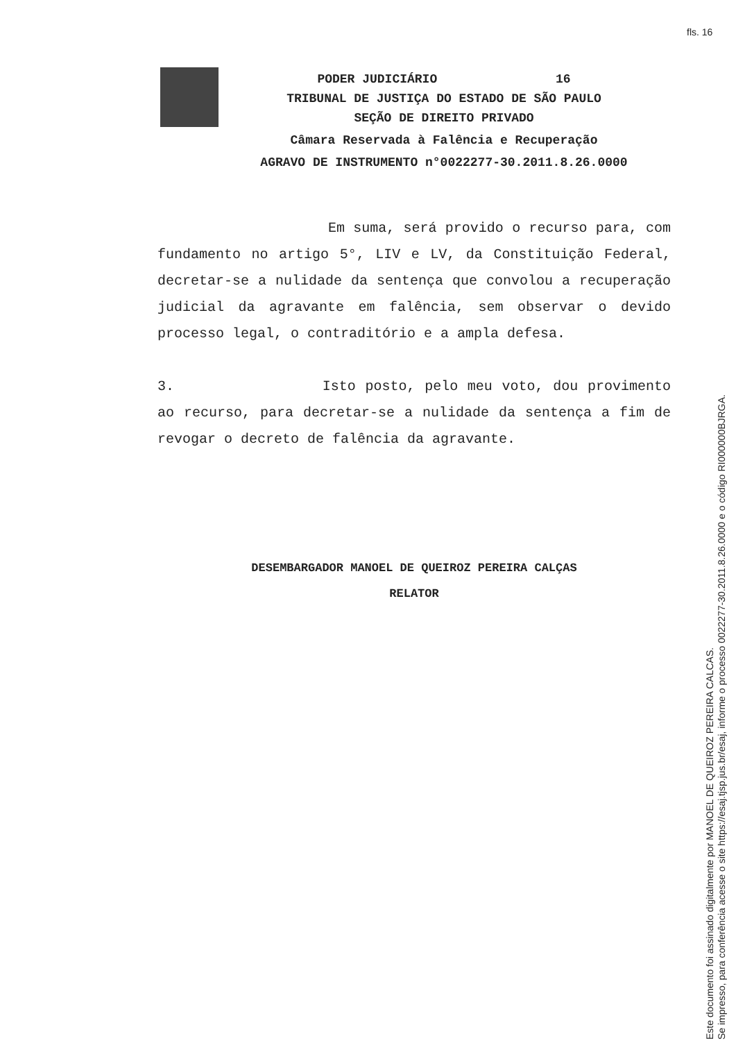fls. 16
PODER JUDICIÁRIO 16
TRIBUNAL DE JUSTIÇA DO ESTADO DE SÃO PAULO
SEÇÃO DE DIREITO PRIVADO
Câmara Reservada à Falência e Recuperação
AGRAVO DE INSTRUMENTO n°0022277-30.2011.8.26.0000
Em suma, será provido o recurso para, com fundamento no artigo 5°, LIV e LV, da Constituição Federal, decretar-se a nulidade da sentença que convolou a recuperação judicial da agravante em falência, sem observar o devido processo legal, o contraditório e a ampla defesa.
3. Isto posto, pelo meu voto, dou provimento ao recurso, para decretar-se a nulidade da sentença a fim de revogar o decreto de falência da agravante.
DESEMBARGADOR MANOEL DE QUEIROZ PEREIRA CALÇAS
RELATOR
Este documento foi assinado digitalmente por MANOEL DE QUEIROZ PEREIRA CALCAS.
Se impresso, para conferência acesse o site https://esaj.tjsp.jus.br/esaj, informe o processo 0022277-30.2011.8.26.0000 e o código RI000000BJRGA.